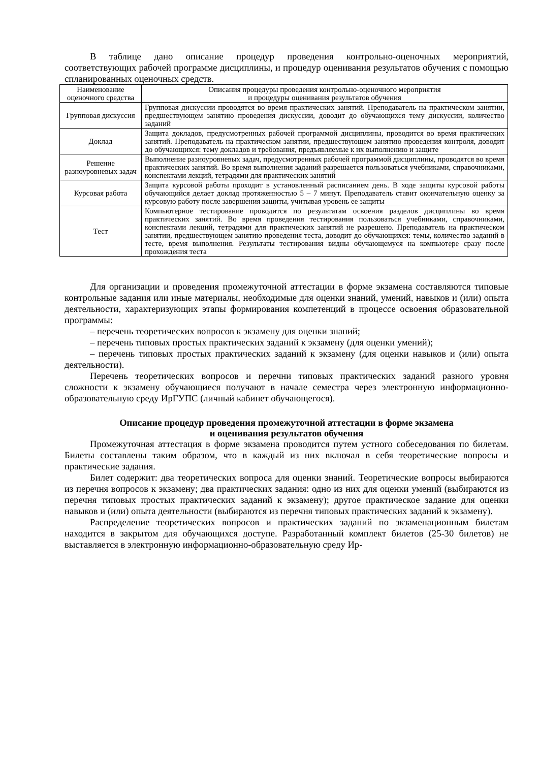В таблице дано описание процедур проведения контрольно-оценочных мероприятий, соответствующих рабочей программе дисциплины, и процедур оценивания результатов обучения с помощью спланированных оценочных средств.
| Наименование оценочного средства | Описания процедуры проведения контрольно-оценочного мероприятия и процедуры оценивания результатов обучения |
| --- | --- |
| Групповая дискуссия | Групповая дискуссии проводятся во время практических занятий. Преподаватель на практическом занятии, предшествующем занятию проведения дискуссии, доводит до обучающихся тему дискуссии, количество заданий |
| Доклад | Защита докладов, предусмотренных рабочей программой дисциплины, проводится во время практических занятий. Преподаватель на практическом занятии, предшествующем занятию проведения контроля, доводит до обучающихся: тему докладов и требования, предъявляемые к их выполнению и защите |
| Решение разноуровневых задач | Выполнение разноуровневых задач, предусмотренных рабочей программой дисциплины, проводятся во время практических занятий. Во время выполнения заданий разрешается пользоваться учебниками, справочниками, конспектами лекций, тетрадями для практических занятий |
| Курсовая работа | Защита курсовой работы проходит в установленный расписанием день. В ходе защиты курсовой работы обучающийся делает доклад протяженностью 5 – 7 минут. Преподаватель ставит окончательную оценку за курсовую работу после завершения защиты, учитывая уровень ее защиты |
| Тест | Компьютерное тестирование проводится по результатам освоения разделов дисциплины во время практических занятий. Во время проведения тестирования пользоваться учебниками, справочниками, конспектами лекций, тетрадями для практических занятий не разрешено. Преподаватель на практическом занятии, предшествующем занятию проведения теста, доводит до обучающихся: темы, количество заданий в тесте, время выполнения. Результаты тестирования видны обучающемуся на компьютере сразу после прохождения теста |
Для организации и проведения промежуточной аттестации в форме экзамена составляются типовые контрольные задания или иные материалы, необходимые для оценки знаний, умений, навыков и (или) опыта деятельности, характеризующих этапы формирования компетенций в процессе освоения образовательной программы:
– перечень теоретических вопросов к экзамену для оценки знаний;
– перечень типовых простых практических заданий к экзамену (для оценки умений);
– перечень типовых простых практических заданий к экзамену (для оценки навыков и (или) опыта деятельности).
Перечень теоретических вопросов и перечни типовых практических заданий разного уровня сложности к экзамену обучающиеся получают в начале семестра через электронную информационно-образовательную среду ИрГУПС (личный кабинет обучающегося).
Описание процедур проведения промежуточной аттестации в форме экзамена
и оценивания результатов обучения
Промежуточная аттестация в форме экзамена проводится путем устного собеседования по билетам. Билеты составлены таким образом, что в каждый из них включал в себя теоретические вопросы и практические задания.
Билет содержит: два теоретических вопроса для оценки знаний. Теоретические вопросы выбираются из перечня вопросов к экзамену; два практических задания: одно из них для оценки умений (выбираются из перечня типовых простых практических заданий к экзамену); другое практическое задание для оценки навыков и (или) опыта деятельности (выбираются из перечня типовых практических заданий к экзамену).
Распределение теоретических вопросов и практических заданий по экзаменационным билетам находится в закрытом для обучающихся доступе. Разработанный комплект билетов (25-30 билетов) не выставляется в электронную информационно-образовательную среду Ир-